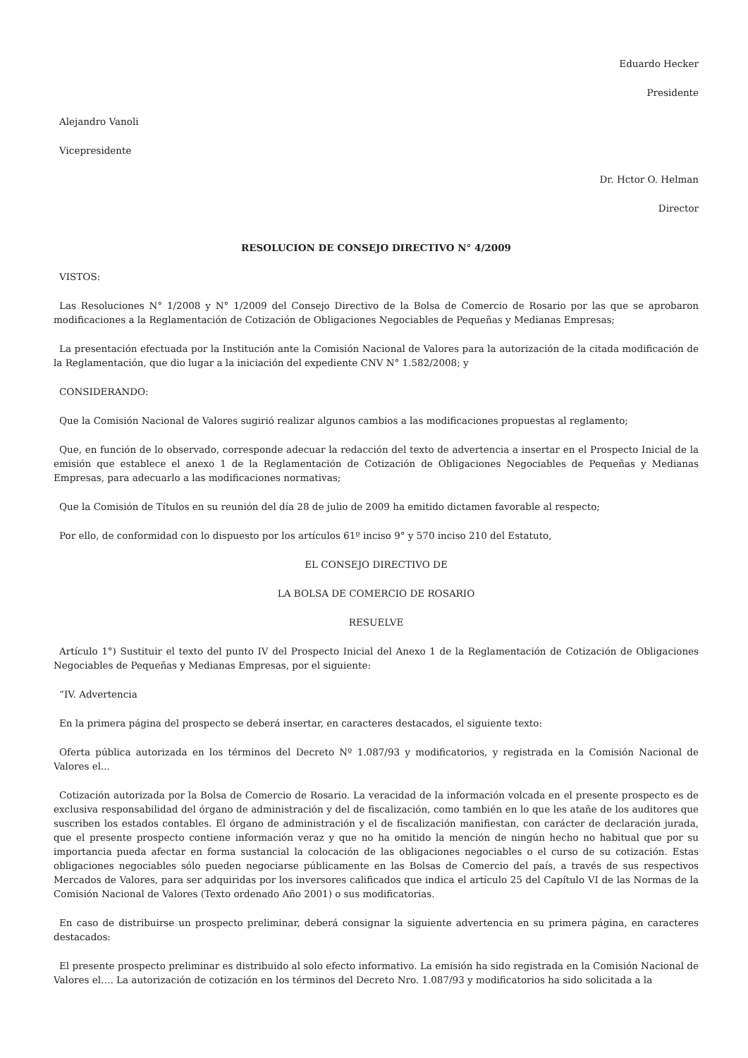Eduardo Hecker
Presidente
Alejandro Vanoli
Vicepresidente
Dr. Hctor O. Helman
Director
RESOLUCION DE CONSEJO DIRECTIVO N° 4/2009
VISTOS:
Las Resoluciones N° 1/2008 y N° 1/2009 del Consejo Directivo de la Bolsa de Comercio de Rosario por las que se aprobaron modificaciones a la Reglamentación de Cotización de Obligaciones Negociables de Pequeñas y Medianas Empresas;
La presentación efectuada por la Institución ante la Comisión Nacional de Valores para la autorización de la citada modificación de la Reglamentación, que dio lugar a la iniciación del expediente CNV N° 1.582/2008; y
CONSIDERANDO:
Que la Comisión Nacional de Valores sugirió realizar algunos cambios a las modificaciones propuestas al reglamento;
Que, en función de lo observado, corresponde adecuar la redacción del texto de advertencia a insertar en el Prospecto Inicial de la emisión que establece el anexo 1 de la Reglamentación de Cotización de Obligaciones Negociables de Pequeñas y Medianas Empresas, para adecuarlo a las modificaciones normativas;
Que la Comisión de Títulos en su reunión del día 28 de julio de 2009 ha emitido dictamen favorable al respecto;
Por ello, de conformidad con lo dispuesto por los artículos 61º inciso 9° y 570 inciso 210 del Estatuto,
EL CONSEJO DIRECTIVO DE
LA BOLSA DE COMERCIO DE ROSARIO
RESUELVE
Artículo 1°) Sustituir el texto del punto IV del Prospecto Inicial del Anexo 1 de la Reglamentación de Cotización de Obligaciones Negociables de Pequeñas y Medianas Empresas, por el siguiente:
“IV. Advertencia
En la primera página del prospecto se deberá insertar, en caracteres destacados, el siguiente texto:
Oferta pública autorizada en los términos del Decreto Nº 1.087/93 y modificatorios, y registrada en la Comisión Nacional de Valores el...
Cotización autorizada por la Bolsa de Comercio de Rosario. La veracidad de la información volcada en el presente prospecto es de exclusiva responsabilidad del órgano de administración y del de fiscalización, como también en lo que les atañe de los auditores que suscriben los estados contables. El órgano de administración y el de fiscalización manifiestan, con carácter de declaración jurada, que el presente prospecto contiene información veraz y que no ha omitido la mención de ningún hecho no habitual que por su importancia pueda afectar en forma sustancial la colocación de las obligaciones negociables o el curso de su cotización. Estas obligaciones negociables sólo pueden negociarse públicamente en las Bolsas de Comercio del país, a través de sus respectivos Mercados de Valores, para ser adquiridas por los inversores calificados que indica el artículo 25 del Capítulo VI de las Normas de la Comisión Nacional de Valores (Texto ordenado Año 2001) o sus modificatorias.
En caso de distribuirse un prospecto preliminar, deberá consignar la siguiente advertencia en su primera página, en caracteres destacados:
El presente prospecto preliminar es distribuido al solo efecto informativo. La emisión ha sido registrada en la Comisión Nacional de Valores el…. La autorización de cotización en los términos del Decreto Nro. 1.087/93 y modificatorios ha sido solicitada a la